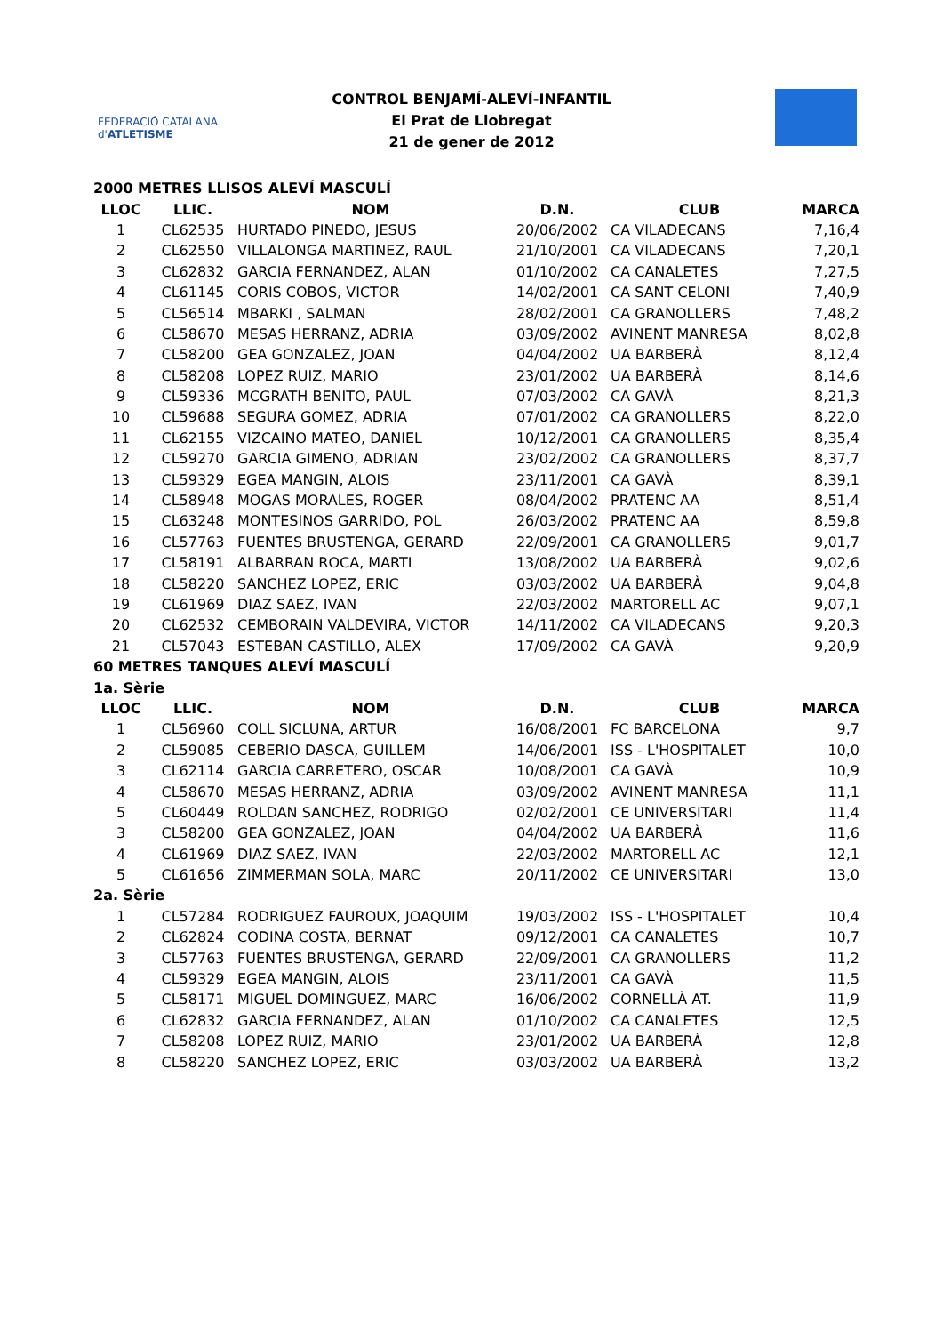FEDERACIÓ CATALANA d'ATLETISME
CONTROL BENJAMÍ-ALEVÍ-INFANTIL
El Prat de Llobregat
21 de gener de 2012
| 2000 METRES LLISOS ALEVÍ MASCULÍ | | | | | |
| LLOC | LLIC. | NOM | D.N. | CLUB | MARCA |
| 1 | CL62535 | HURTADO PINEDO, JESUS | 20/06/2002 | CA VILADECANS | 7,16,4 |
| 2 | CL62550 | VILLALONGA MARTINEZ, RAUL | 21/10/2001 | CA VILADECANS | 7,20,1 |
| 3 | CL62832 | GARCIA FERNANDEZ, ALAN | 01/10/2002 | CA CANALETES | 7,27,5 |
| 4 | CL61145 | CORIS COBOS, VICTOR | 14/02/2001 | CA SANT CELONI | 7,40,9 |
| 5 | CL56514 | MBARKI , SALMAN | 28/02/2001 | CA GRANOLLERS | 7,48,2 |
| 6 | CL58670 | MESAS HERRANZ, ADRIA | 03/09/2002 | AVINENT MANRESA | 8,02,8 |
| 7 | CL58200 | GEA GONZALEZ, JOAN | 04/04/2002 | UA BARBERÀ | 8,12,4 |
| 8 | CL58208 | LOPEZ RUIZ, MARIO | 23/01/2002 | UA BARBERÀ | 8,14,6 |
| 9 | CL59336 | MCGRATH BENITO, PAUL | 07/03/2002 | CA GAVÀ | 8,21,3 |
| 10 | CL59688 | SEGURA GOMEZ, ADRIA | 07/01/2002 | CA GRANOLLERS | 8,22,0 |
| 11 | CL62155 | VIZCAINO MATEO, DANIEL | 10/12/2001 | CA GRANOLLERS | 8,35,4 |
| 12 | CL59270 | GARCIA GIMENO, ADRIAN | 23/02/2002 | CA GRANOLLERS | 8,37,7 |
| 13 | CL59329 | EGEA MANGIN, ALOIS | 23/11/2001 | CA GAVÀ | 8,39,1 |
| 14 | CL58948 | MOGAS MORALES, ROGER | 08/04/2002 | PRATENC AA | 8,51,4 |
| 15 | CL63248 | MONTESINOS GARRIDO, POL | 26/03/2002 | PRATENC AA | 8,59,8 |
| 16 | CL57763 | FUENTES BRUSTENGA, GERARD | 22/09/2001 | CA GRANOLLERS | 9,01,7 |
| 17 | CL58191 | ALBARRAN ROCA, MARTI | 13/08/2002 | UA BARBERÀ | 9,02,6 |
| 18 | CL58220 | SANCHEZ LOPEZ, ERIC | 03/03/2002 | UA BARBERÀ | 9,04,8 |
| 19 | CL61969 | DIAZ SAEZ, IVAN | 22/03/2002 | MARTORELL AC | 9,07,1 |
| 20 | CL62532 | CEMBORAIN VALDEVIRA, VICTOR | 14/11/2002 | CA VILADECANS | 9,20,3 |
| 21 | CL57043 | ESTEBAN CASTILLO, ALEX | 17/09/2002 | CA GAVÀ | 9,20,9 |
| 60 METRES TANQUES ALEVÍ MASCULÍ | | | | | |
| 1a. Sèrie | | | | | |
| LLOC | LLIC. | NOM | D.N. | CLUB | MARCA |
| 1 | CL56960 | COLL SICLUNA, ARTUR | 16/08/2001 | FC BARCELONA | 9,7 |
| 2 | CL59085 | CEBERIO DASCA, GUILLEM | 14/06/2001 | ISS - L'HOSPITALET | 10,0 |
| 3 | CL62114 | GARCIA CARRETERO, OSCAR | 10/08/2001 | CA GAVÀ | 10,9 |
| 4 | CL58670 | MESAS HERRANZ, ADRIA | 03/09/2002 | AVINENT MANRESA | 11,1 |
| 5 | CL60449 | ROLDAN SANCHEZ, RODRIGO | 02/02/2001 | CE UNIVERSITARI | 11,4 |
| 3 | CL58200 | GEA GONZALEZ, JOAN | 04/04/2002 | UA BARBERÀ | 11,6 |
| 4 | CL61969 | DIAZ SAEZ, IVAN | 22/03/2002 | MARTORELL AC | 12,1 |
| 5 | CL61656 | ZIMMERMAN SOLA, MARC | 20/11/2002 | CE UNIVERSITARI | 13,0 |
| 2a. Sèrie | | | | | |
| 1 | CL57284 | RODRIGUEZ FAUROUX, JOAQUIM | 19/03/2002 | ISS - L'HOSPITALET | 10,4 |
| 2 | CL62824 | CODINA COSTA, BERNAT | 09/12/2001 | CA CANALETES | 10,7 |
| 3 | CL57763 | FUENTES BRUSTENGA, GERARD | 22/09/2001 | CA GRANOLLERS | 11,2 |
| 4 | CL59329 | EGEA MANGIN, ALOIS | 23/11/2001 | CA GAVÀ | 11,5 |
| 5 | CL58171 | MIGUEL DOMINGUEZ, MARC | 16/06/2002 | CORNELLÀ AT. | 11,9 |
| 6 | CL62832 | GARCIA FERNANDEZ, ALAN | 01/10/2002 | CA CANALETES | 12,5 |
| 7 | CL58208 | LOPEZ RUIZ, MARIO | 23/01/2002 | UA BARBERÀ | 12,8 |
| 8 | CL58220 | SANCHEZ LOPEZ, ERIC | 03/03/2002 | UA BARBERÀ | 13,2 |